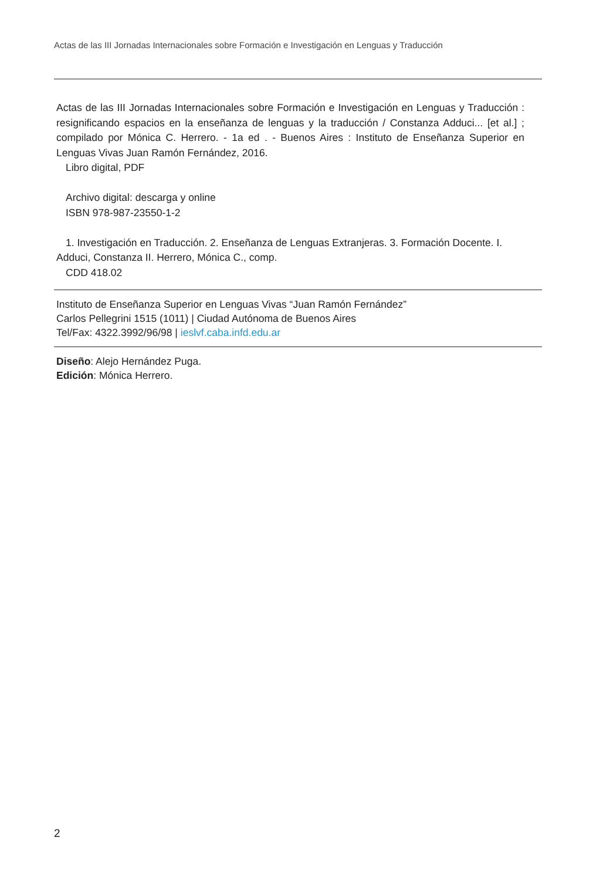Actas de las III Jornadas Internacionales sobre Formación e Investigación en Lenguas y Traducción
Actas de las III Jornadas Internacionales sobre Formación e Investigación en Lenguas y Traducción : resignificando espacios en la enseñanza de lenguas y la traducción / Constanza Adduci... [et al.] ; compilado por Mónica C. Herrero. - 1a ed . - Buenos Aires : Instituto de Enseñanza Superior en Lenguas Vivas Juan Ramón Fernández, 2016.
Libro digital, PDF
Archivo digital: descarga y online
ISBN 978-987-23550-1-2
1. Investigación en Traducción. 2. Enseñanza de Lenguas Extranjeras. 3. Formación Docente. I. Adduci, Constanza II. Herrero, Mónica C., comp.
CDD 418.02
Instituto de Enseñanza Superior en Lenguas Vivas “Juan Ramón Fernández”
Carlos Pellegrini 1515 (1011) | Ciudad Autónoma de Buenos Aires
Tel/Fax: 4322.3992/96/98 | ieslvf.caba.infd.edu.ar
Diseño: Alejo Hernández Puga.
Edición: Mónica Herrero.
2